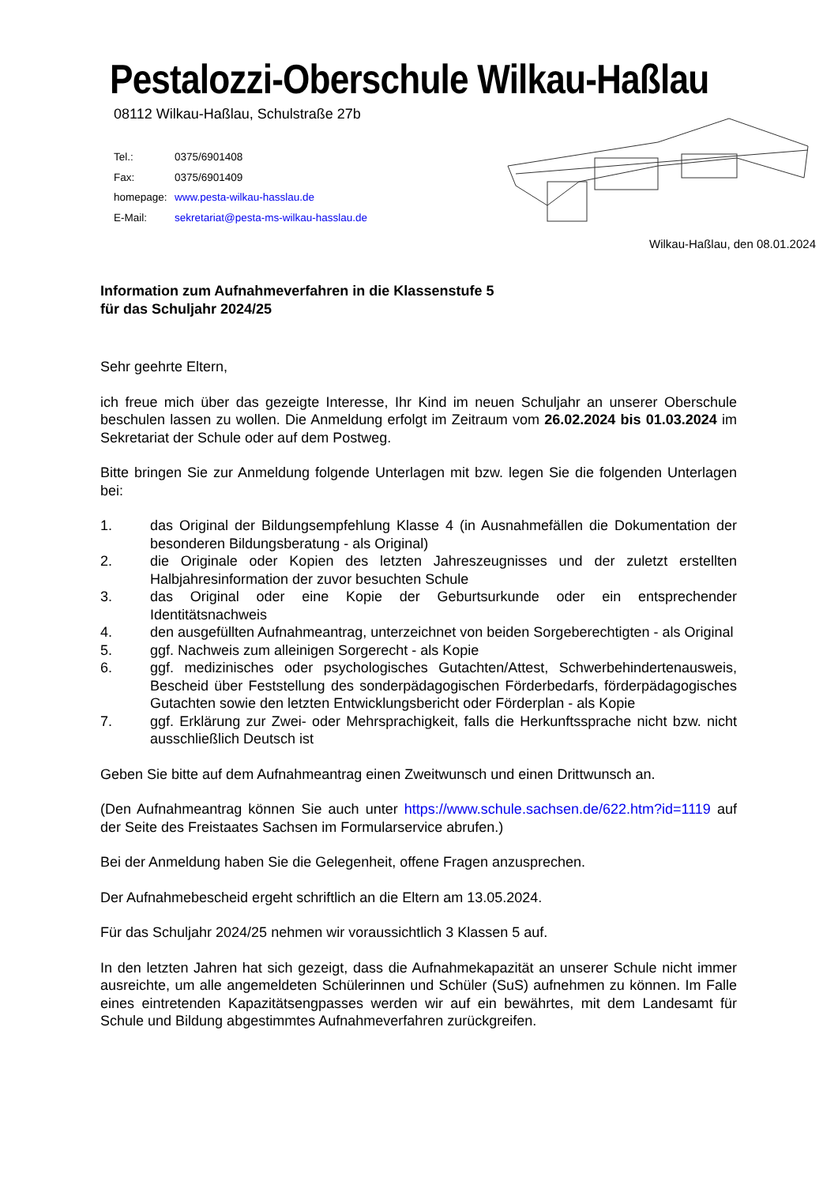Pestalozzi-Oberschule Wilkau-Haßlau
08112 Wilkau-Haßlau, Schulstraße 27b
| Tel.: | 0375/6901408 |
| Fax: | 0375/6901409 |
| homepage: | www.pesta-wilkau-hasslau.de |
| E-Mail: | sekretariat@pesta-ms-wilkau-hasslau.de |
Wilkau-Haßlau, den 08.01.2024
Information zum Aufnahmeverfahren in die Klassenstufe 5
für das Schuljahr 2024/25
Sehr geehrte Eltern,
ich freue mich über das gezeigte Interesse, Ihr Kind im neuen Schuljahr an unserer Oberschule beschulen lassen zu wollen. Die Anmeldung erfolgt im Zeitraum vom 26.02.2024 bis 01.03.2024 im Sekretariat der Schule oder auf dem Postweg.
Bitte bringen Sie zur Anmeldung folgende Unterlagen mit bzw. legen Sie die folgenden Unterlagen bei:
1. das Original der Bildungsempfehlung Klasse 4 (in Ausnahmefällen die Dokumentation der besonderen Bildungsberatung - als Original)
2. die Originale oder Kopien des letzten Jahreszeugnisses und der zuletzt erstellten Halbjahresinformation der zuvor besuchten Schule
3. das Original oder eine Kopie der Geburtsurkunde oder ein entsprechender Identitätsnachweis
4. den ausgefüllten Aufnahmeantrag, unterzeichnet von beiden Sorgeberechtigten - als Original
5. ggf. Nachweis zum alleinigen Sorgerecht - als Kopie
6. ggf. medizinisches oder psychologisches Gutachten/Attest, Schwerbehindertenausweis, Bescheid über Feststellung des sonderpädagogischen Förderbedarfs, förderpädagogisches Gutachten sowie den letzten Entwicklungsbericht oder Förderplan - als Kopie
7. ggf. Erklärung zur Zwei- oder Mehrsprachigkeit, falls die Herkunftssprache nicht bzw. nicht ausschließlich Deutsch ist
Geben Sie bitte auf dem Aufnahmeantrag einen Zweitwunsch und einen Drittwunsch an.
(Den Aufnahmeantrag können Sie auch unter https://www.schule.sachsen.de/622.htm?id=1119 auf der Seite des Freistaates Sachsen im Formularservice abrufen.)
Bei der Anmeldung haben Sie die Gelegenheit, offene Fragen anzusprechen.
Der Aufnahmebescheid ergeht schriftlich an die Eltern am 13.05.2024.
Für das Schuljahr 2024/25 nehmen wir voraussichtlich 3 Klassen 5 auf.
In den letzten Jahren hat sich gezeigt, dass die Aufnahmekapazität an unserer Schule nicht immer ausreichte, um alle angemeldeten Schülerinnen und Schüler (SuS) aufnehmen zu können. Im Falle eines eintretenden Kapazitätsengpasses werden wir auf ein bewährtes, mit dem Landesamt für Schule und Bildung abgestimmtes Aufnahmeverfahren zurückgreifen.